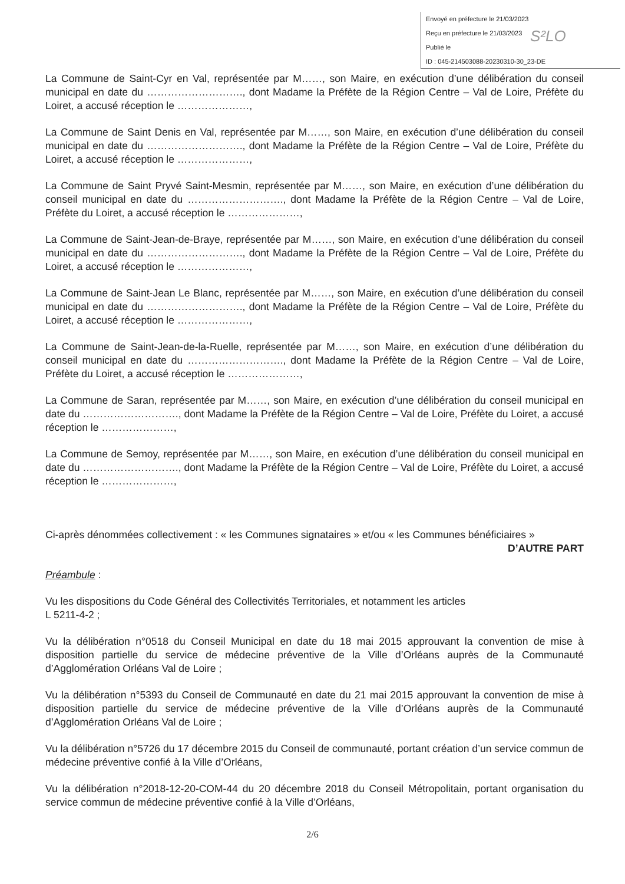Envoyé en préfecture le 21/03/2023
Reçu en préfecture le 21/03/2023
Publié le
ID : 045-214503088-20230310-30_23-DE
S²LO
La Commune de Saint-Cyr en Val, représentée par M……, son Maire, en exécution d’une délibération du conseil municipal en date du ………………………., dont Madame la Préfète de la Région Centre – Val de Loire, Préfète du Loiret, a accusé réception le …………………,
La Commune de Saint Denis en Val, représentée par M……, son Maire, en exécution d’une délibération du conseil municipal en date du ………………………., dont Madame la Préfète de la Région Centre – Val de Loire, Préfète du Loiret, a accusé réception le …………………,
La Commune de Saint Pryvé Saint-Mesmin, représentée par M……, son Maire, en exécution d’une délibération du conseil municipal en date du ………………………., dont Madame la Préfète de la Région Centre – Val de Loire, Préfète du Loiret, a accusé réception le …………………,
La Commune de Saint-Jean-de-Braye, représentée par M……, son Maire, en exécution d’une délibération du conseil municipal en date du ………………………., dont Madame la Préfète de la Région Centre – Val de Loire, Préfète du Loiret, a accusé réception le …………………,
La Commune de Saint-Jean Le Blanc, représentée par M……, son Maire, en exécution d’une délibération du conseil municipal en date du ………………………., dont Madame la Préfète de la Région Centre – Val de Loire, Préfète du Loiret, a accusé réception le …………………,
La Commune de Saint-Jean-de-la-Ruelle, représentée par M……, son Maire, en exécution d’une délibération du conseil municipal en date du ………………………., dont Madame la Préfète de la Région Centre – Val de Loire, Préfète du Loiret, a accusé réception le …………………,
La Commune de Saran, représentée par M……, son Maire, en exécution d’une délibération du conseil municipal en date du ………………………., dont Madame la Préfète de la Région Centre – Val de Loire, Préfète du Loiret, a accusé réception le …………………,
La Commune de Semoy, représentée par M……, son Maire, en exécution d’une délibération du conseil municipal en date du ………………………., dont Madame la Préfète de la Région Centre – Val de Loire, Préfète du Loiret, a accusé réception le …………………,
Ci-après dénommées collectivement : « les Communes signataires » et/ou « les Communes bénéficiaires »
D’AUTRE PART
Préambule :
Vu les dispositions du Code Général des Collectivités Territoriales, et notamment les articles
L 5211-4-2 ;
Vu la délibération n°0518 du Conseil Municipal en date du 18 mai 2015 approuvant la convention de mise à disposition partielle du service de médecine préventive de la Ville d’Orléans auprès de la Communauté d’Agglomération Orléans Val de Loire ;
Vu la délibération n°5393 du Conseil de Communauté en date du 21 mai 2015 approuvant la convention de mise à disposition partielle du service de médecine préventive de la Ville d’Orléans auprès de la Communauté d’Agglomération Orléans Val de Loire ;
Vu la délibération n°5726 du 17 décembre 2015 du Conseil de communauté, portant création d’un service commun de médecine préventive confié à la Ville d’Orléans,
Vu la délibération n°2018-12-20-COM-44 du 20 décembre 2018 du Conseil Métropolitain, portant organisation du service commun de médecine préventive confié à la Ville d’Orléans,
2/6